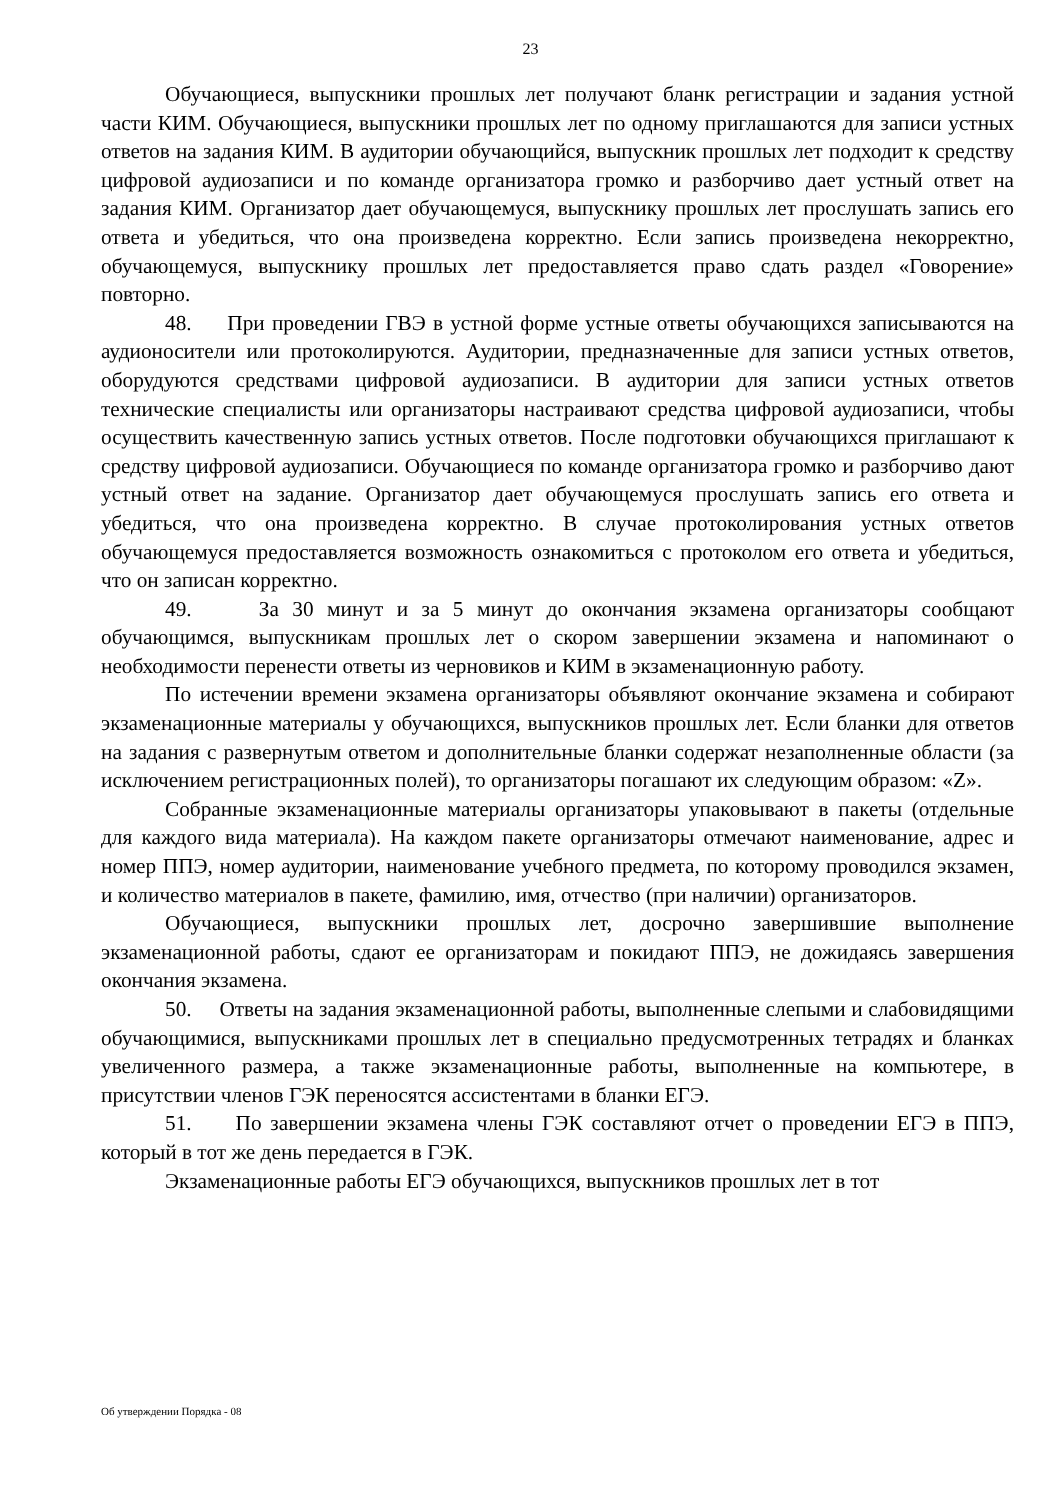23
Обучающиеся, выпускники прошлых лет получают бланк регистрации и задания устной части КИМ. Обучающиеся, выпускники прошлых лет по одному приглашаются для записи устных ответов на задания КИМ. В аудитории обучающийся, выпускник прошлых лет подходит к средству цифровой аудиозаписи и по команде организатора громко и разборчиво дает устный ответ на задания КИМ. Организатор дает обучающемуся, выпускнику прошлых лет прослушать запись его ответа и убедиться, что она произведена корректно. Если запись произведена некорректно, обучающемуся, выпускнику прошлых лет предоставляется право сдать раздел «Говорение» повторно.
48. При проведении ГВЭ в устной форме устные ответы обучающихся записываются на аудионосители или протоколируются. Аудитории, предназначенные для записи устных ответов, оборудуются средствами цифровой аудиозаписи. В аудитории для записи устных ответов технические специалисты или организаторы настраивают средства цифровой аудиозаписи, чтобы осуществить качественную запись устных ответов. После подготовки обучающихся приглашают к средству цифровой аудиозаписи. Обучающиеся по команде организатора громко и разборчиво дают устный ответ на задание. Организатор дает обучающемуся прослушать запись его ответа и убедиться, что она произведена корректно. В случае протоколирования устных ответов обучающемуся предоставляется возможность ознакомиться с протоколом его ответа и убедиться, что он записан корректно.
49. За 30 минут и за 5 минут до окончания экзамена организаторы сообщают обучающимся, выпускникам прошлых лет о скором завершении экзамена и напоминают о необходимости перенести ответы из черновиков и КИМ в экзаменационную работу.
По истечении времени экзамена организаторы объявляют окончание экзамена и собирают экзаменационные материалы у обучающихся, выпускников прошлых лет. Если бланки для ответов на задания с развернутым ответом и дополнительные бланки содержат незаполненные области (за исключением регистрационных полей), то организаторы погашают их следующим образом: «Z».
Собранные экзаменационные материалы организаторы упаковывают в пакеты (отдельные для каждого вида материала). На каждом пакете организаторы отмечают наименование, адрес и номер ППЭ, номер аудитории, наименование учебного предмета, по которому проводился экзамен, и количество материалов в пакете, фамилию, имя, отчество (при наличии) организаторов.
Обучающиеся, выпускники прошлых лет, досрочно завершившие выполнение экзаменационной работы, сдают ее организаторам и покидают ППЭ, не дожидаясь завершения окончания экзамена.
50. Ответы на задания экзаменационной работы, выполненные слепыми и слабовидящими обучающимися, выпускниками прошлых лет в специально предусмотренных тетрадях и бланках увеличенного размера, а также экзаменационные работы, выполненные на компьютере, в присутствии членов ГЭК переносятся ассистентами в бланки ЕГЭ.
51. По завершении экзамена члены ГЭК составляют отчет о проведении ЕГЭ в ППЭ, который в тот же день передается в ГЭК.
Экзаменационные работы ЕГЭ обучающихся, выпускников прошлых лет в тот
Об утверждении Порядка - 08